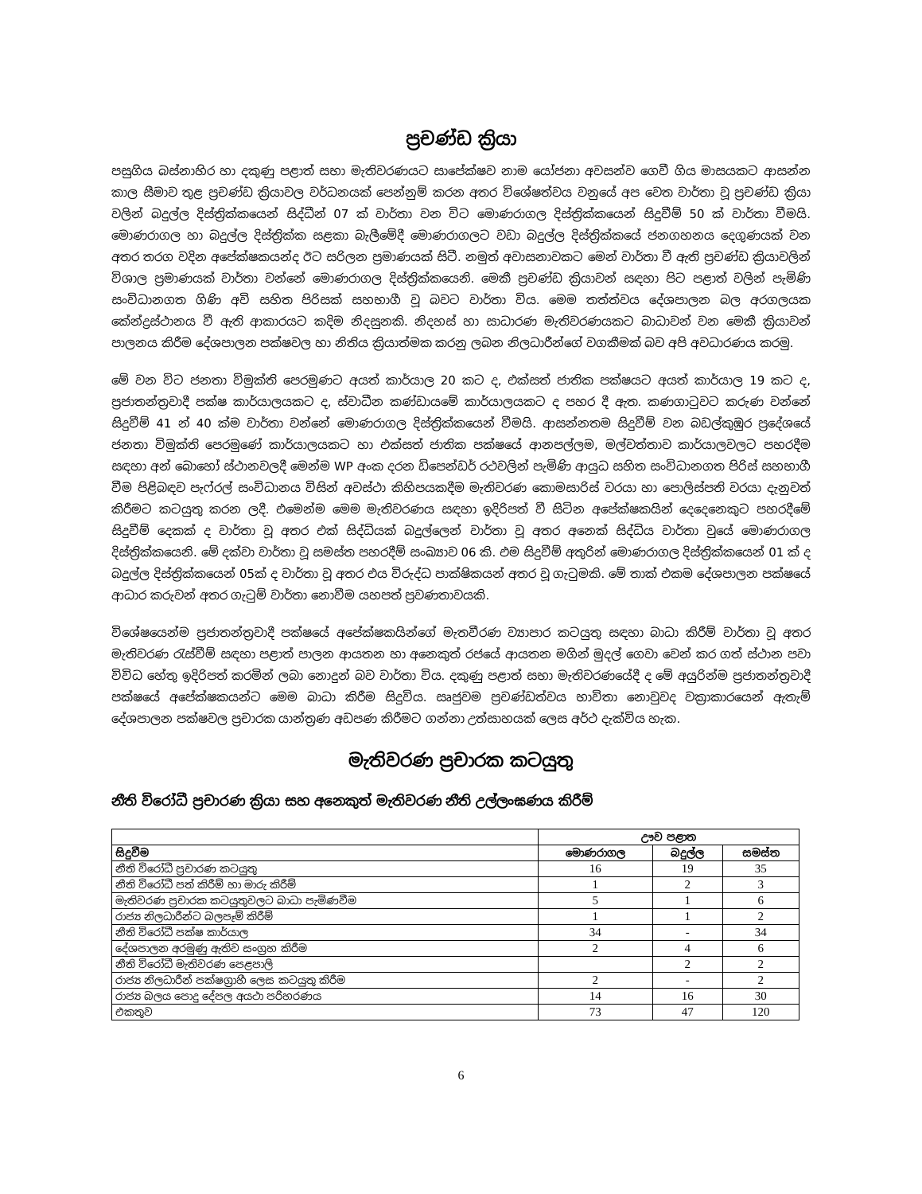ප්‍රචණ්ඩ ක්‍රියා
පසුගිය බස්නාහිර හා දකුණු පළාත් සභා මැතිවරණයට සාපේක්ෂව නාම යෝජනා අවසන්ව ගෙවී ගිය මාසයකට ආසන්න කාල සීමාව තුළ ප්‍රචණ්ඩ ක්‍රියාවල වර්ධනයක් පෙන්නුම් කරන අතර විශේෂත්වය වනුයේ අප වෙත වාර්තා වූ ප්‍රචණ්ඩ ක්‍රියා වලින් බදුල්ල දිස්ත්‍රික්කයෙන් සිද්ධීන් 07 ක් වාර්තා වන විට මොණරාගල දිස්ත්‍රික්කයෙන් සිදුවීම් 50 ක් වාර්තා වීමයි. මොණරාගල හා බදුල්ල දිස්ත්‍රික්ක සළකා බැලීමේදී මොණරාගලට වඩා බදුල්ල දිස්ත්‍රික්කයේ ජනගහනය දෙගුණයක් වන අතර තරග වදින අපේක්ෂකයන්ද ඊට සරිලන ප්‍රමාණයක් සිටී. නමුත් අවාසනාවකට මෙන් වාර්තා වී ඇති ප්‍රචණ්ඩ ක්‍රියාවලින් විශාල ප්‍රමාණයක් වාර්තා වන්නේ මොණරාගල දිස්ත්‍රික්කයෙනි. මෙකී ප්‍රචණ්ඩ ක්‍රියාවන් සඳහා පිට පළාත් වලින් පැමිණි සංවිධානගත ගිණි අවි සහිත පිරිසක් සහභාගී වූ බවට වාර්තා විය. මෙම තත්ත්වය දේශපාලන බල අරගලයක කේන්ද්‍රස්ථානය වී ඇති ආකාරයට කදිම නිදසුනකි. නිදහස් හා සාධාරණ මැතිවරණයකට බාධාවන් වන මෙකී ක්‍රියාවන් පාලනය කිරීම දේශපාලන පක්ෂවල හා නිතිය ක්‍රියාත්මක කරනු ලබන නිලධාරීන්ගේ වගකීමක් බව අපි අවධාරණය කරමු.
මේ වන විට ජනතා විමුක්ති පෙරමුණට අයත් කාර්යාල 20 කට ද, එක්සත් ජාතික පක්ෂයට අයත් කාර්යාල 19 කට ද, ප්‍රජාතන්ත්‍රවාදී පක්ෂ කාර්යාලයකට ද, ස්වාධීන කණ්ඩායමේ කාර්යාලයකට ද පහර දී ඇත. කණගාටුවට කරුණ වන්නේ සිදුවීම් 41 න් 40 ක්ම වාර්තා වන්නේ මොණරාගල දිස්ත්‍රික්කයෙන් වීමයි. ආසන්නතම සිදුවීම් වන බඩල්කුඹුර ප්‍රදේශයේ ජනතා විමුක්ති පෙරමුණේ කාර්යාලයකට හා එක්සත් ජාතික පක්ෂයේ ආනපල්ලම, මල්වත්තාව කාර්යාලවලට පහරදීම සඳහා අන් බොහෝ ස්ථානවලදී මෙන්ම WP අංක දරන ඩිපෙන්ඩර් රථවලින් පැමිණි ආයුධ සහිත සංවිධානගත පිරිස් සහභාගී වීම පිළිබඳව පැෆ්රල් සංවිධානය විසින් අවස්ථා කිහිපයකදීම මැතිවරණ කොමසාරිස් වරයා හා පොලිස්පති වරයා දැනුවත් කිරීමට කටයුතු කරන ලදී. එමෙන්ම මෙම මැතිවරණය සඳහා ඉදිරිපත් වී සිටින අපේක්ෂකයින් දෙදෙනෙකුට පහරදීමේ සිදුවීම් දෙකක් ද වාර්තා වූ අතර එක් සිද්ධියක් බදුල්ලෙන් වාර්තා වූ අතර අනෙක් සිද්ධිය වාර්තා වුයේ මොණරාගල දිස්ත්‍රික්කයෙනි. මේ දක්වා වාර්තා වූ සමස්ත පහරදීම් සංඛ්‍යාව 06 කි. එම සිදුවීම් අතුරින් මොණරාගල දිස්ත්‍රික්කයෙන් 01 ක් ද බදුල්ල දිස්ත්‍රික්කයෙන් 05ක් ද වාර්තා වූ අතර එය විරුද්ධ පාක්ෂිකයන් අතර වූ ගැටුමකි. මේ තාක් එකම දේශපාලන පක්ෂයේ ආධාර කරුවන් අතර ගැටුම් වාර්තා නොවීම යහපත් ප්‍රවණතාවයකි.
විශේෂයෙන්ම ප්‍රජාතන්ත්‍රවාදී පක්ෂයේ අපේක්ෂකයින්ගේ මැතවීරණ ව්‍යාපාර කටයුතු සඳහා බාධා කිරීම් වාර්තා වූ අතර මැතිවරණ රැස්වීම් සඳහා පළාත් පාලන ආයතන හා අනෙකුත් රජයේ ආයතන මගින් මුදල් ගෙවා වෙන් කර ගත් ස්ථාන පවා විවිධ හේතු ඉදිරිපත් කරමින් ලබා නොදුන් බව වාර්තා විය. දකුණු පළාත් සභා මැතිවරණයේදී ද මේ අයුරින්ම ප්‍රජාතන්ත්‍රවාදී පක්ෂයේ අපේක්ෂකයන්ට මෙම බාධා කිරීම සිදුවිය. සෘජුවම ප්‍රචණ්ඩත්වය භාවිතා නොවුවද වක්‍රාකාරයෙන් ඇතැම් දේශපාලන පක්ෂවල ප්‍රචාරක යාන්ත්‍රණ අඩපණ කිරීමට ගන්නා උත්සාහයක් ලෙස අර්ථ දැක්විය හැක.
මැතිවරණ ප්‍රචාරක කටයුතු
නීති විරෝධී ප්‍රචාරණ ක්‍රියා සහ අනෙකුත් මැතිවරණ නීති උල්ලංඝණය කිරීම්
| | ඌව පළාත | | |
| --- | --- | --- | --- |
| සිදුවීම | මොණරාගල | බදුල්ල | සමස්ත |
| නීති විරෝධී ප්‍රචාරණ කටයුතු | 16 | 19 | 35 |
| නීති විරෝධී පත් කිරීම් හා මාරු කිරීම් | 1 | 2 | 3 |
| මැතිවරණ ප්‍රචාරක කටයුතුවලට බාධා පැමිණවීම | 5 | 1 | 6 |
| රාජ්‍ය නිලධාරීන්ට බලපෑම් කිරීම් | 1 | 1 | 2 |
| නීති විරෝධී පක්ෂ කාර්යාල | 34 | - | 34 |
| දේශපාලන අරමුණු ඇතිව සංග්‍රහ කිරීම | 2 | 4 | 6 |
| නීති විරෝධී මැතිවරණ පෙළපාලි | | 2 | 2 |
| රාජ්‍ය නිලධාරීන් පක්ෂග්‍රාහී ලෙස කටයුතු කිරීම | 2 | - | 2 |
| රාජ්‍ය බලය පොදු දේපල අයථා පරිහරණය | 14 | 16 | 30 |
| එකතුව | 73 | 47 | 120 |
6